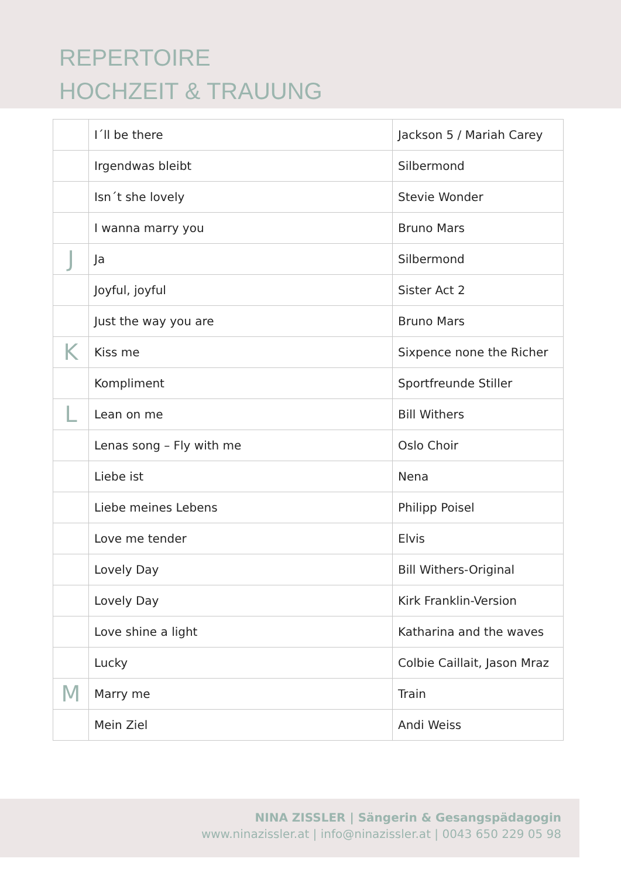REPERTOIRE
HOCHZEIT & TRAUUNG
| | I´ll be there | Jackson 5 / Mariah Carey |
| | Irgendwas bleibt | Silbermond |
| | Isn´t she lovely | Stevie Wonder |
| | I wanna marry you | Bruno Mars |
| J | Ja | Silbermond |
| | Joyful, joyful | Sister Act 2 |
| | Just the way you are | Bruno Mars |
| K | Kiss me | Sixpence none the Richer |
| | Kompliment | Sportfreunde Stiller |
| L | Lean on me | Bill Withers |
| | Lenas song – Fly with me | Oslo Choir |
| | Liebe ist | Nena |
| | Liebe meines Lebens | Philipp Poisel |
| | Love me tender | Elvis |
| | Lovely Day | Bill Withers-Original |
| | Lovely Day | Kirk Franklin-Version |
| | Love shine a light | Katharina and the waves |
| | Lucky | Colbie Caillait, Jason Mraz |
| M | Marry me | Train |
| | Mein Ziel | Andi Weiss |
NINA ZISSLER | Sängerin & Gesangspädagogin
www.ninazissler.at | info@ninazissler.at | 0043 650 229 05 98